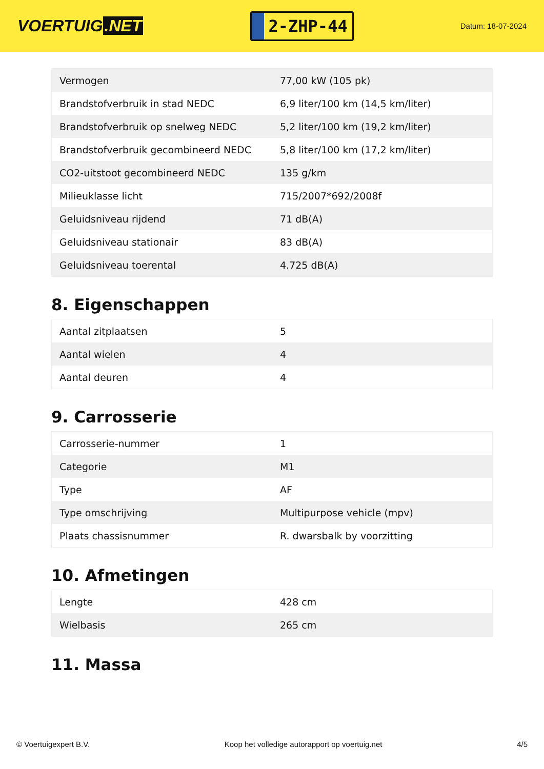VOERTUIG.NET
2-ZHP-44
Datum: 18-07-2024
| Vermogen | 77,00 kW (105 pk) |
| Brandstofverbruik in stad NEDC | 6,9 liter/100 km (14,5 km/liter) |
| Brandstofverbruik op snelweg NEDC | 5,2 liter/100 km (19,2 km/liter) |
| Brandstofverbruik gecombineerd NEDC | 5,8 liter/100 km (17,2 km/liter) |
| CO2-uitstoot gecombineerd NEDC | 135 g/km |
| Milieuklasse licht | 715/2007*692/2008f |
| Geluidsniveau rijdend | 71 dB(A) |
| Geluidsniveau stationair | 83 dB(A) |
| Geluidsniveau toerental | 4.725 dB(A) |
8. Eigenschappen
| Aantal zitplaatsen | 5 |
| Aantal wielen | 4 |
| Aantal deuren | 4 |
9. Carrosserie
| Carrosserie-nummer | 1 |
| Categorie | M1 |
| Type | AF |
| Type omschrijving | Multipurpose vehicle (mpv) |
| Plaats chassisnummer | R. dwarsbalk by voorzitting |
10. Afmetingen
| Lengte | 428 cm |
| Wielbasis | 265 cm |
11. Massa
© Voertuigexpert B.V. Koop het volledige autorapport op voertuig.net 4/5